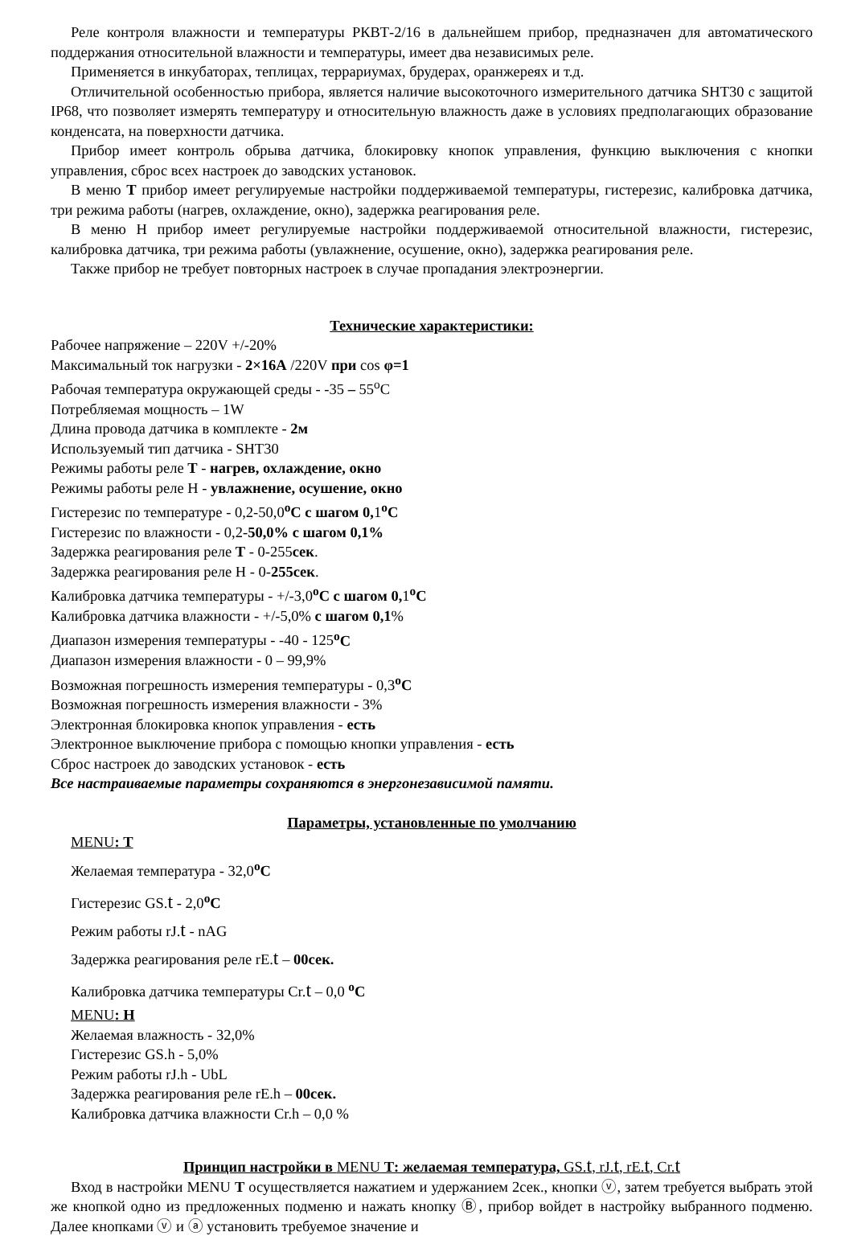Реле контроля влажности и температуры РКВТ-2/16 в дальнейшем прибор, предназначен для автоматического поддержания относительной влажности и температуры, имеет два независимых реле.
Применяется в инкубаторах, теплицах, террариумах, брудерах, оранжереях и т.д.
Отличительной особенностью прибора, является наличие высокоточного измерительного датчика SHT30 с защитой IP68, что позволяет измерять температуру и относительную влажность даже в условиях предполагающих образование конденсата, на поверхности датчика.
Прибор имеет контроль обрыва датчика, блокировку кнопок управления, функцию выключения с кнопки управления, сброс всех настроек до заводских установок.
В меню Т прибор имеет регулируемые настройки поддерживаемой температуры, гистерезис, калибровка датчика, три режима работы (нагрев, охлаждение, окно), задержка реагирования реле.
В меню Н прибор имеет регулируемые настройки поддерживаемой относительной влажности, гистерезис, калибровка датчика, три режима работы (увлажнение, осушение, окно), задержка реагирования реле.
Также прибор не требует повторных настроек в случае пропадания электроэнергии.
Технические характеристики:
Рабочее напряжение – 220V +/-20%
Максимальный ток нагрузки - 2×16А /220V при cos φ=1
Рабочая температура окружающей среды - -35 – 55<sup>о</sup>С
Потребляемая мощность – 1W
Длина провода датчика в комплекте - 2м
Используемый тип датчика - SHT30
Режимы работы реле Т - нагрев, охлаждение, окно
Режимы работы реле Н - увлажнение, осушение, окно
Гистерезис по температуре - 0,2-50,0<sup>о</sup>С с шагом 0, 1<sup>о</sup>С
Гистерезис по влажности - 0,2-50,0% с шагом 0,1%
Задержка реагирования реле Т - 0-255сек.
Задержка реагирования реле Н - 0-255сек.
Калибровка датчика температуры - +/-3,0<sup>о</sup>С с шагом 0, 1<sup>о</sup>С
Калибровка датчика влажности - +/-5,0% с шагом 0,1%
Диапазон измерения температуры - -40 - 125<sup>о</sup>С
Диапазон измерения влажности - 0 – 99,9%
Возможная погрешность измерения температуры - 0,3<sup>о</sup>С
Возможная погрешность измерения влажности - 3%
Электронная блокировка кнопок управления - есть
Электронное выключение прибора с помощью кнопки управления - есть
Сброс настроек до заводских установок - есть
Все настраиваемые параметры сохраняются в энергонезависимой памяти.
Параметры, установленные по умолчанию
MENU: Т
Желаемая температура - 32,0<sup>о</sup>С
Гистерезис GS.t - 2,0<sup>о</sup>С
Режим работы rJ.t - nAG
Задержка реагирования реле rE.t – 00сек.
Калибровка датчика температуры Cr.t – 0,0 <sup>о</sup>С
MENU: Н
Желаемая влажность - 32,0%
Гистерезис GS.h - 5,0%
Режим работы rJ.h - UbL
Задержка реагирования реле rE.h – 00сек.
Калибровка датчика влажности Cr.h – 0,0 %
Принцип настройки в MENU Т: желаемая температура, GS.t, rJ.t, rE.t, Cr.t
Вход в настройки MENU Т осуществляется нажатием и удержанием 2сек., кнопки ⓥ, затем требуется выбрать этой же кнопкой одно из предложенных подменю и нажать кнопку Ⓑ, прибор войдет в настройку выбранного подменю. Далее кнопками ⓥ и ⓐ установить требуемое значение и